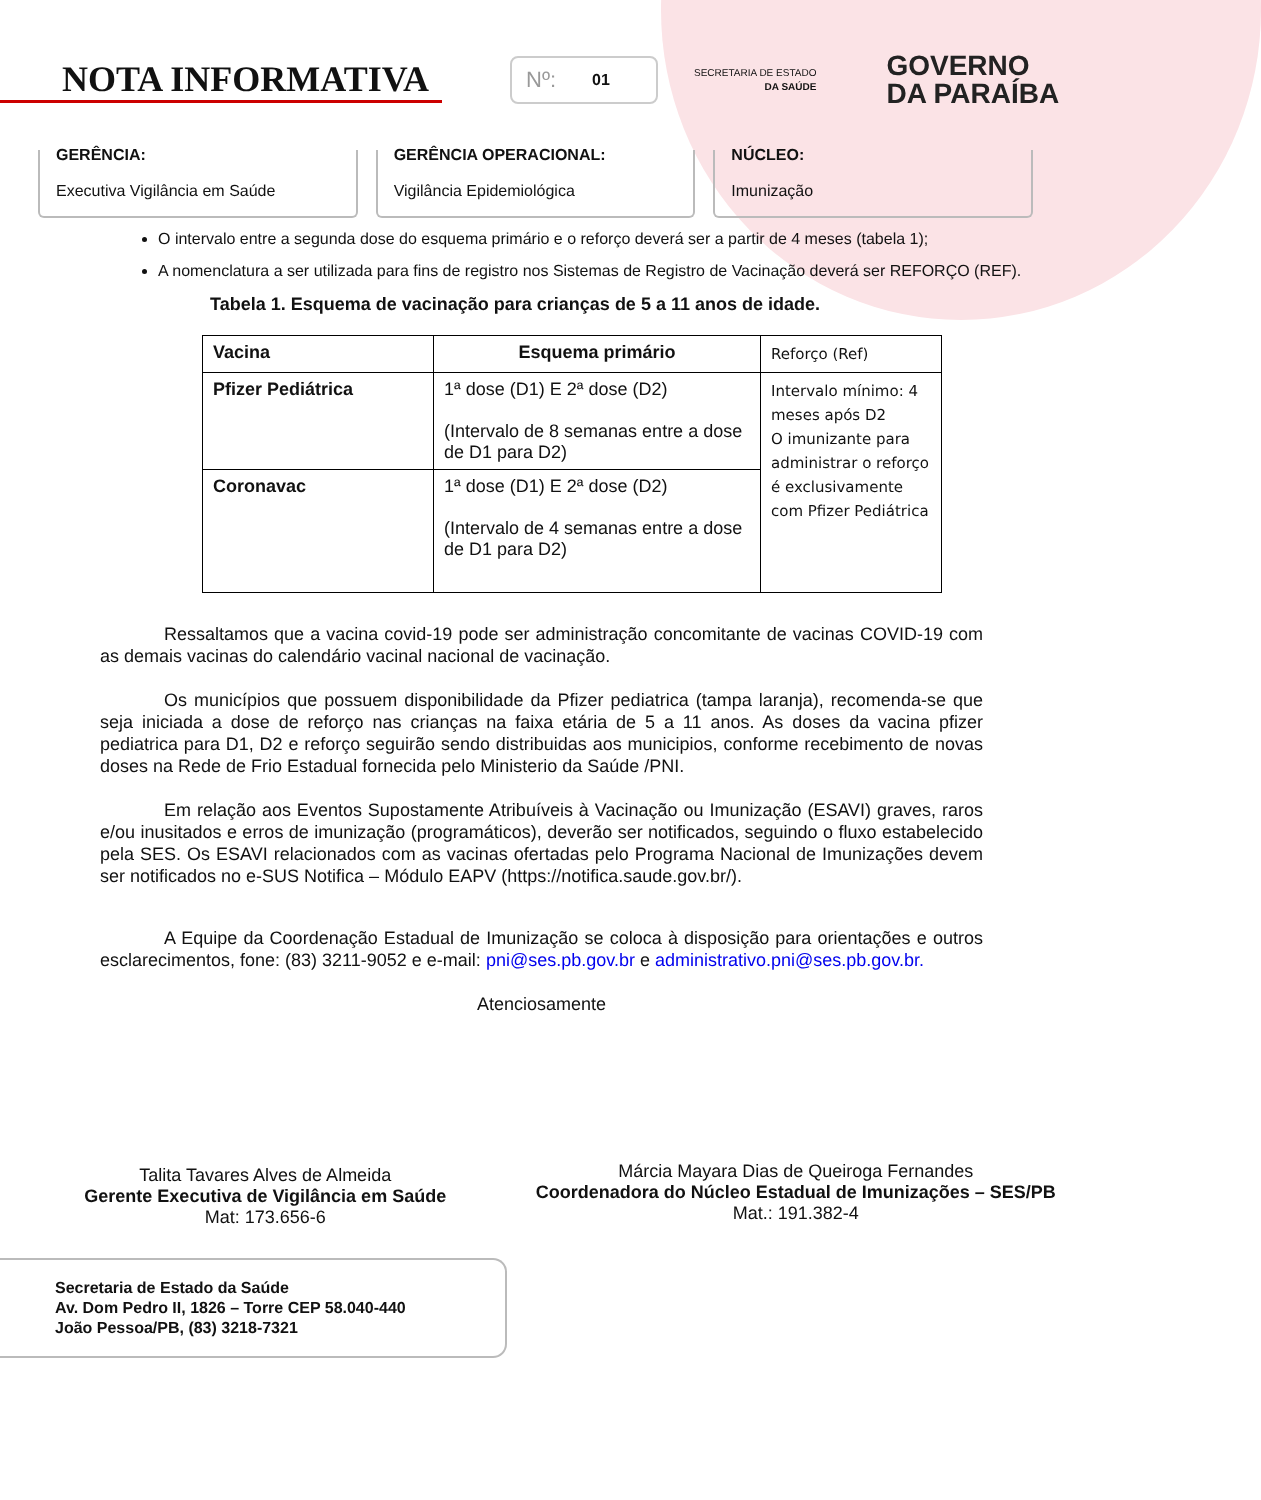NOTA INFORMATIVA
Nº: 01
SECRETARIA DE ESTADO
DA SAÚDE
GOVERNO
DA PARAÍBA
GERÊNCIA:
Executiva Vigilância em Saúde
GERÊNCIA OPERACIONAL:
Vigilância Epidemiológica
NÚCLEO:
Imunização
O intervalo entre a segunda dose do esquema primário e o reforço deverá ser a partir de 4 meses (tabela 1);
A nomenclatura a ser utilizada para fins de registro nos Sistemas de Registro de Vacinação deverá ser REFORÇO (REF).
Tabela 1. Esquema de vacinação para crianças de 5 a 11 anos de idade.
| Vacina | Esquema primário | Reforço (Ref) |
| Pfizer Pediátrica | 1ª dose (D1) E 2ª dose (D2) (Intervalo de 8 semanas entre a dose de D1 para D2) | Intervalo mínimo: 4 meses após D2 O imunizante para administrar o reforço é exclusivamente com Pfizer Pediátrica |
| Coronavac | 1ª dose (D1) E 2ª dose (D2) (Intervalo de 4 semanas entre a dose de D1 para D2) | |
Ressaltamos que a vacina covid-19 pode ser administração concomitante de vacinas COVID-19 com as demais vacinas do calendário vacinal nacional de vacinação.
Os municípios que possuem disponibilidade da Pfizer pediatrica (tampa laranja), recomenda-se que seja iniciada a dose de reforço nas crianças na faixa etária de 5 a 11 anos. As doses da vacina pfizer pediatrica para D1, D2 e reforço seguirão sendo distribuidas aos municipios, conforme recebimento de novas doses na Rede de Frio Estadual fornecida pelo Ministerio da Saúde /PNI.
Em relação aos Eventos Supostamente Atribuíveis à Vacinação ou Imunização (ESAVI) graves, raros e/ou inusitados e erros de imunização (programáticos), deverão ser notificados, seguindo o fluxo estabelecido pela SES. Os ESAVI relacionados com as vacinas ofertadas pelo Programa Nacional de Imunizações devem ser notificados no e-SUS Notifica – Módulo EAPV (https://notifica.saude.gov.br/).
A Equipe da Coordenação Estadual de Imunização se coloca à disposição para orientações e outros esclarecimentos, fone: (83) 3211-9052 e e-mail: pni@ses.pb.gov.br e administrativo.pni@ses.pb.gov.br.
Atenciosamente
Talita Tavares Alves de Almeida
Gerente Executiva de Vigilância em Saúde
Mat: 173.656-6
Márcia Mayara Dias de Queiroga Fernandes
Coordenadora do Núcleo Estadual de Imunizações – SES/PB
Mat.: 191.382-4
Secretaria de Estado da Saúde
Av. Dom Pedro II, 1826 – Torre CEP 58.040-440
João Pessoa/PB, (83) 3218-7321